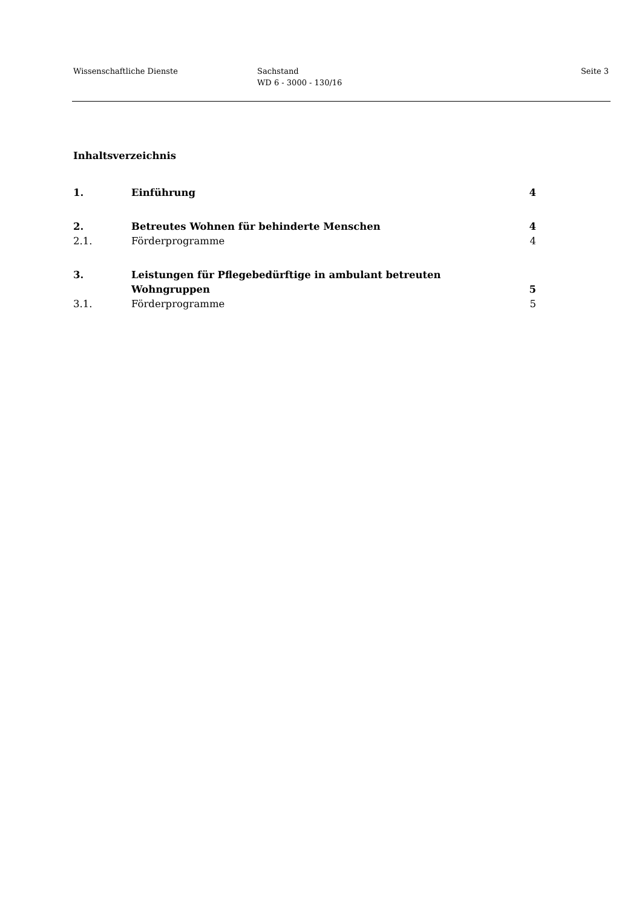Wissenschaftliche Dienste Sachstand
WD 6 - 3000 - 130/16
Seite 3
Inhaltsverzeichnis
| 1. | Einführung | 4 |
| 2. | Betreutes Wohnen für behinderte Menschen | 4 |
| 2.1. | Förderprogramme | 4 |
| 3. | Leistungen für Pflegebedürftige in ambulant betreuten Wohngruppen | 5 |
| 3.1. | Förderprogramme | 5 |